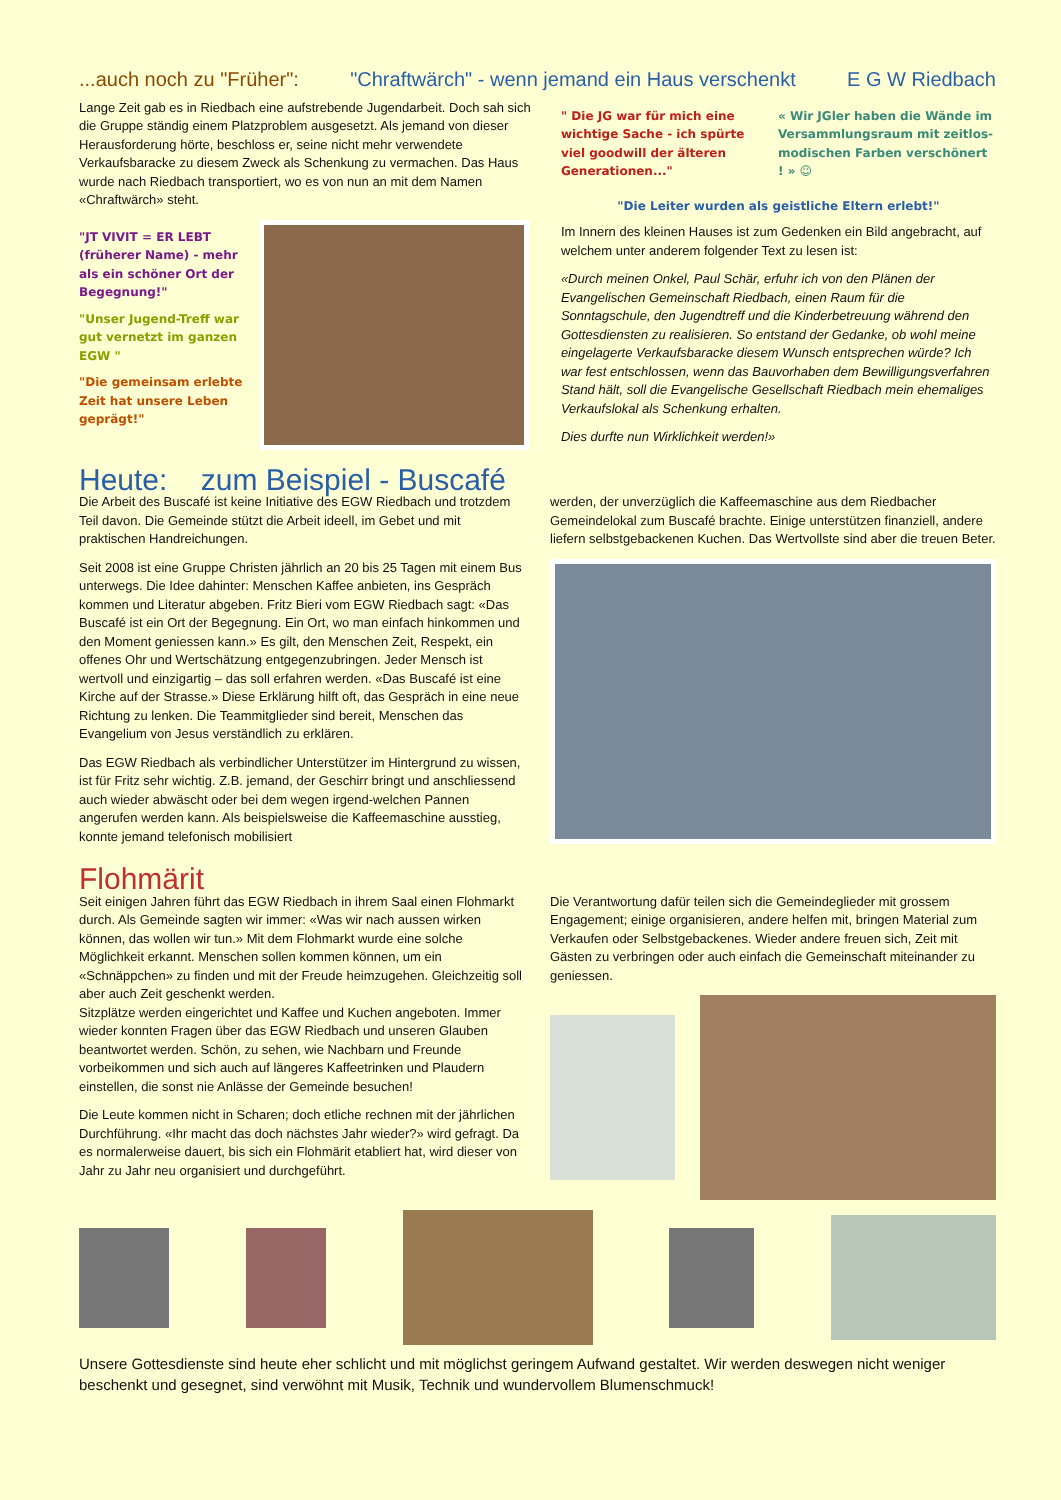...auch noch zu "Früher": "Chraftwärch" - wenn jemand ein Haus verschenkt E G W Riedbach
Lange Zeit gab es in Riedbach eine aufstrebende Jugendarbeit. Doch sah sich die Gruppe ständig einem Platzproblem ausgesetzt. Als jemand von dieser Herausforderung hörte, beschloss er, seine nicht mehr verwendete Verkaufsbaracke zu diesem Zweck als Schenkung zu vermachen. Das Haus wurde nach Riedbach transportiert, wo es von nun an mit dem Namen «Chraftwärch» steht.
"JT VIVIT = ER LEBT (früherer Name) - mehr als ein schöner Ort der Begegnung!"
"Unser Jugend-Treff war gut vernetzt im ganzen EGW "
"Die gemeinsam erlebte Zeit hat unsere Leben geprägt!"
" Die JG war für mich eine wichtige Sache - ich spürte viel goodwill der älteren Generationen..."
« Wir JGler haben die Wände im Versammlungsraum mit zeitlos-modischen Farben verschönert ! » ☺
"Die Leiter wurden als geistliche Eltern erlebt!"
Im Innern des kleinen Hauses ist zum Gedenken ein Bild angebracht, auf welchem unter anderem folgender Text zu lesen ist:
«Durch meinen Onkel, Paul Schär, erfuhr ich von den Plänen der Evangelischen Gemeinschaft Riedbach, einen Raum für die Sonntagschule, den Jugendtreff und die Kinderbetreuung während den Gottesdiensten zu realisieren. So entstand der Gedanke, ob wohl meine eingelagerte Verkaufsbaracke diesem Wunsch entsprechen würde? Ich war fest entschlossen, wenn das Bauvorhaben dem Bewilligungsverfahren Stand hält, soll die Evangelische Gesellschaft Riedbach mein ehemaliges Verkaufslokal als Schenkung erhalten.
Dies durfte nun Wirklichkeit werden!»
Heute: zum Beispiel - Buscafé
Die Arbeit des Buscafé ist keine Initiative des EGW Riedbach und trotzdem Teil davon. Die Gemeinde stützt die Arbeit ideell, im Gebet und mit praktischen Handreichungen.
Seit 2008 ist eine Gruppe Christen jährlich an 20 bis 25 Tagen mit einem Bus unterwegs. Die Idee dahinter: Menschen Kaffee anbieten, ins Gespräch kommen und Literatur abgeben. Fritz Bieri vom EGW Riedbach sagt: «Das Buscafé ist ein Ort der Begegnung. Ein Ort, wo man einfach hinkommen und den Moment geniessen kann.» Es gilt, den Menschen Zeit, Respekt, ein offenes Ohr und Wertschätzung entgegenzubringen. Jeder Mensch ist wertvoll und einzigartig – das soll erfahren werden. «Das Buscafé ist eine Kirche auf der Strasse.» Diese Erklärung hilft oft, das Gespräch in eine neue Richtung zu lenken. Die Teammitglieder sind bereit, Menschen das Evangelium von Jesus verständlich zu erklären.
Das EGW Riedbach als verbindlicher Unterstützer im Hintergrund zu wissen, ist für Fritz sehr wichtig. Z.B. jemand, der Geschirr bringt und anschliessend auch wieder abwäscht oder bei dem wegen irgend-welchen Pannen angerufen werden kann. Als beispielsweise die Kaffeemaschine ausstieg, konnte jemand telefonisch mobilisiert
werden, der unverzüglich die Kaffeemaschine aus dem Riedbacher Gemeindelokal zum Buscafé brachte. Einige unterstützen finanziell, andere liefern selbstgebackenen Kuchen. Das Wertvollste sind aber die treuen Beter.
Flohmärit
Seit einigen Jahren führt das EGW Riedbach in ihrem Saal einen Flohmarkt durch. Als Gemeinde sagten wir immer: «Was wir nach aussen wirken können, das wollen wir tun.» Mit dem Flohmarkt wurde eine solche Möglichkeit erkannt. Menschen sollen kommen können, um ein «Schnäppchen» zu finden und mit der Freude heimzugehen. Gleichzeitig soll aber auch Zeit geschenkt werden.
Sitzplätze werden eingerichtet und Kaffee und Kuchen angeboten. Immer wieder konnten Fragen über das EGW Riedbach und unseren Glauben beantwortet werden. Schön, zu sehen, wie Nachbarn und Freunde vorbeikommen und sich auch auf längeres Kaffeetrinken und Plaudern einstellen, die sonst nie Anlässe der Gemeinde besuchen!
Die Leute kommen nicht in Scharen; doch etliche rechnen mit der jährlichen Durchführung. «Ihr macht das doch nächstes Jahr wieder?» wird gefragt. Da es normalerweise dauert, bis sich ein Flohmärit etabliert hat, wird dieser von Jahr zu Jahr neu organisiert und durchgeführt.
Die Verantwortung dafür teilen sich die Gemeindeglieder mit grossem Engagement; einige organisieren, andere helfen mit, bringen Material zum Verkaufen oder Selbstgebackenes. Wieder andere freuen sich, Zeit mit Gästen zu verbringen oder auch einfach die Gemeinschaft miteinander zu geniessen.
Unsere Gottesdienste sind heute eher schlicht und mit möglichst geringem Aufwand gestaltet. Wir werden deswegen nicht weniger beschenkt und gesegnet, sind verwöhnt mit Musik, Technik und wundervollem Blumenschmuck!